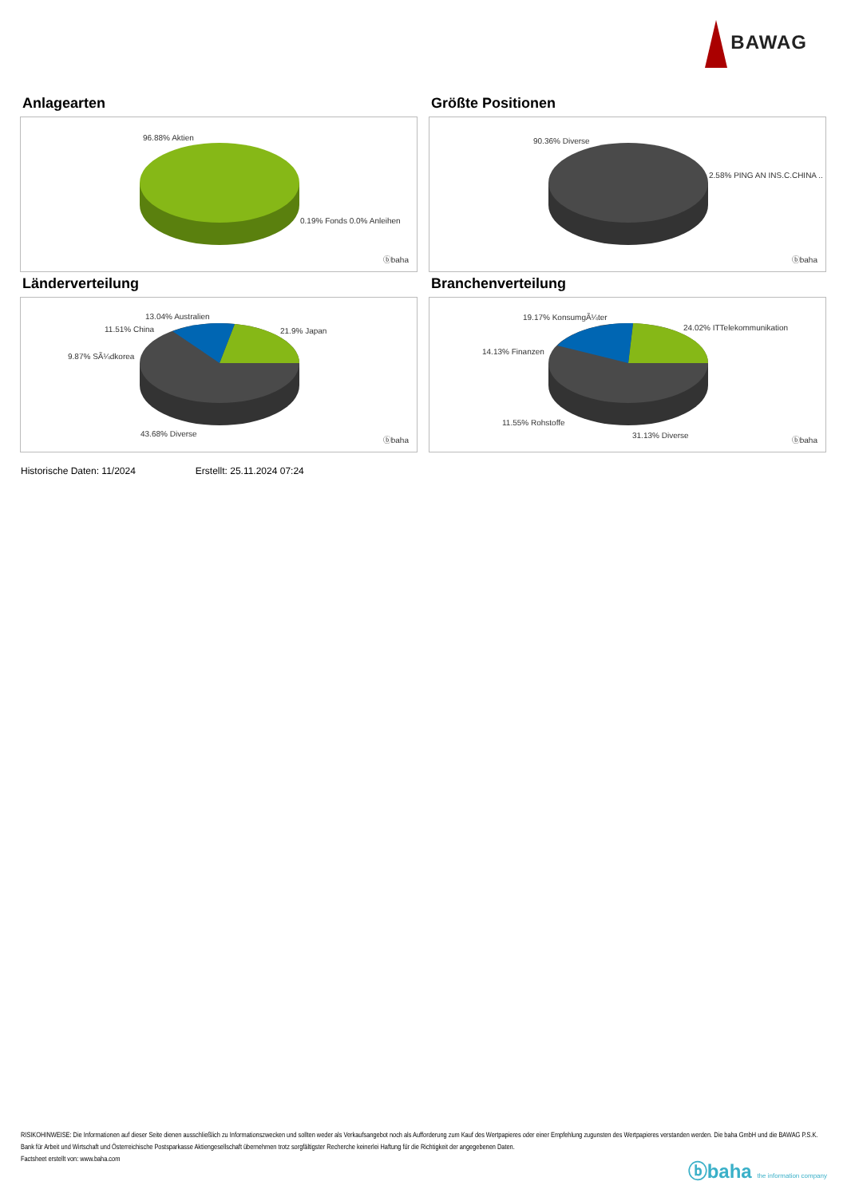BAWAG
Anlagearten
96.88% Aktien
0.19% Fonds 0.0% Anleihen
ⓑbaha
Größte Positionen
90.36% Diverse
2.58% PING AN INS.C.CHINA ..
ⓑbaha
Länderverteilung
13.04% Australien
11.51% China 21.9% Japan
9.87% SÃ¼dkorea
43.68% Diverse
ⓑbaha
Branchenverteilung
19.17% KonsumgÃ¼ter
24.02% ITTelekommunikation
14.13% Finanzen
11.55% Rohstoffe
31.13% Diverse
ⓑbaha
Historische Daten: 11/2024 Erstellt: 25.11.2024 07:24
RISIKOHINWEISE: Die Informationen auf dieser Seite dienen ausschließlich zu Informationszwecken und sollten weder als Verkaufsangebot noch als Aufforderung zum Kauf des Wertpapieres oder einer Empfehlung zugunsten des Wertpapieres verstanden werden. Die baha GmbH und die BAWAG P.S.K. Bank für Arbeit und Wirtschaft und Österreichische Postsparkasse Aktiengesellschaft übernehmen trotz sorgfältigster Recherche keinerlei Haftung für die Richtigkeit der angegebenen Daten.
Factsheet erstellt von: www.baha.com
ⓑbaha the information company